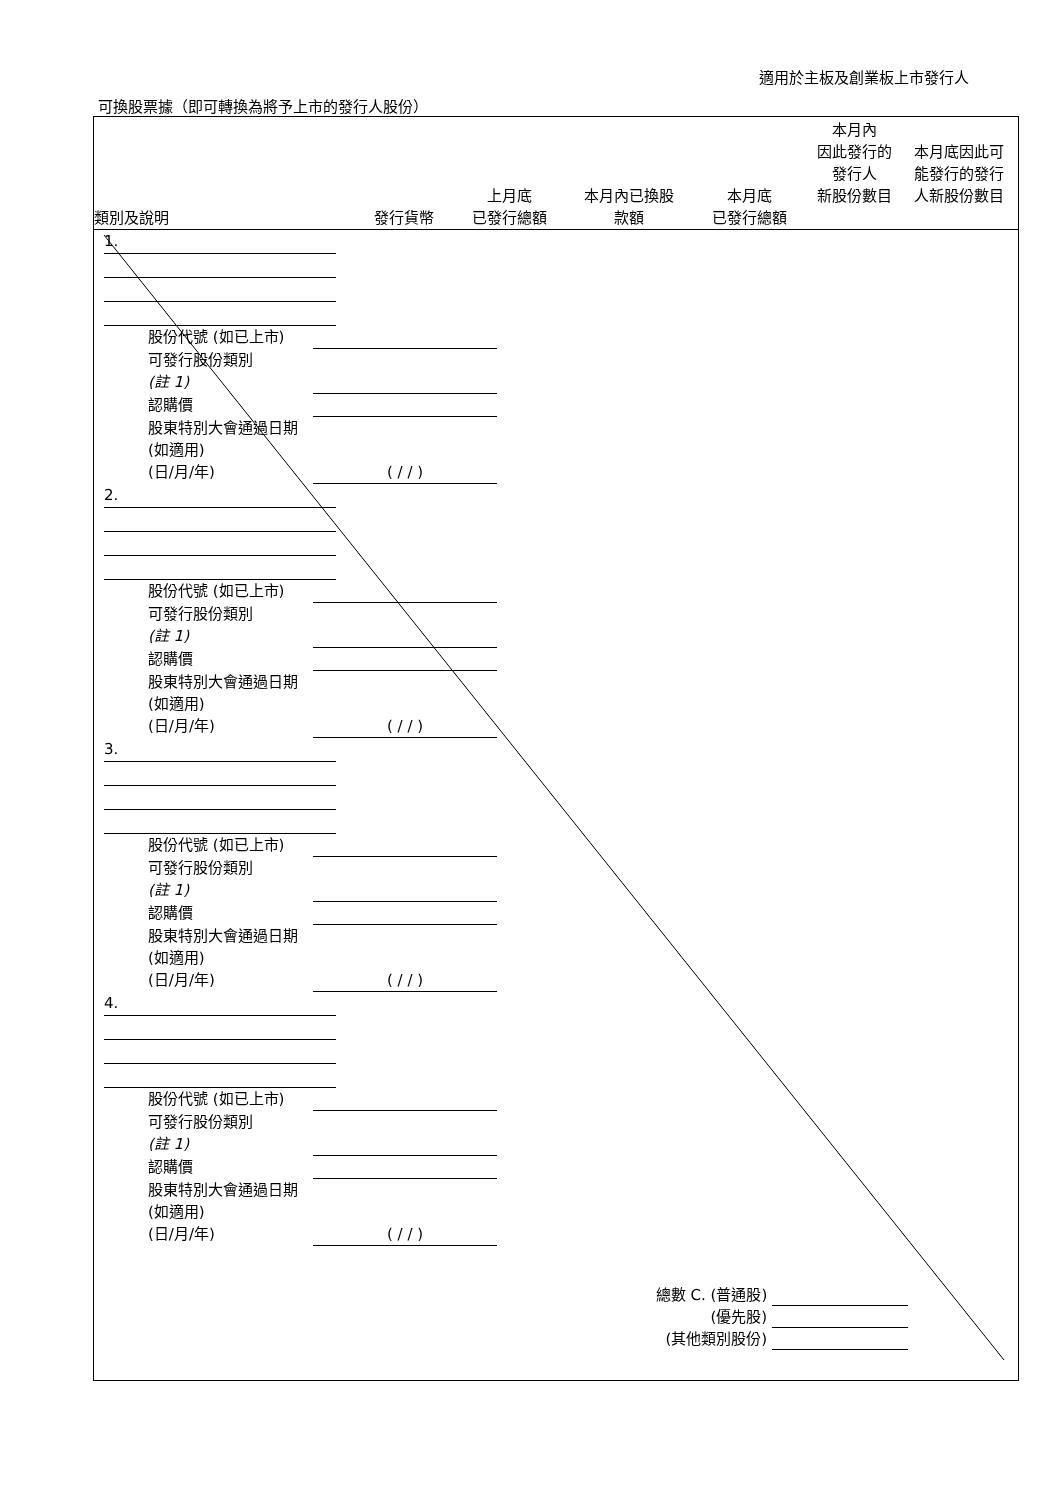適用於主板及創業板上市發行人
可換股票據（即可轉換為將予上市的發行人股份）
類別及說明
發行貨幣
上月底
已發行總額
本月內已換股
款額
本月底
已發行總額
本月內
因此發行的
發行人
新股份數目
本月底因此可
能發行的發行
人新股份數目
1.
股份代號 (如已上市)
可發行股份類別
(註 1)
認購價
股東特別大會通過日期 (如適用)
(日/月/年)
( / / )
2.
股份代號 (如已上市)
可發行股份類別
(註 1)
認購價
股東特別大會通過日期 (如適用)
(日/月/年)
( / / )
3.
股份代號 (如已上市)
可發行股份類別
(註 1)
認購價
股東特別大會通過日期 (如適用)
(日/月/年)
( / / )
4.
股份代號 (如已上市)
可發行股份類別
(註 1)
認購價
股東特別大會通過日期 (如適用)
(日/月/年)
( / / )
總數 C. (普通股)
(優先股)
(其他類別股份)